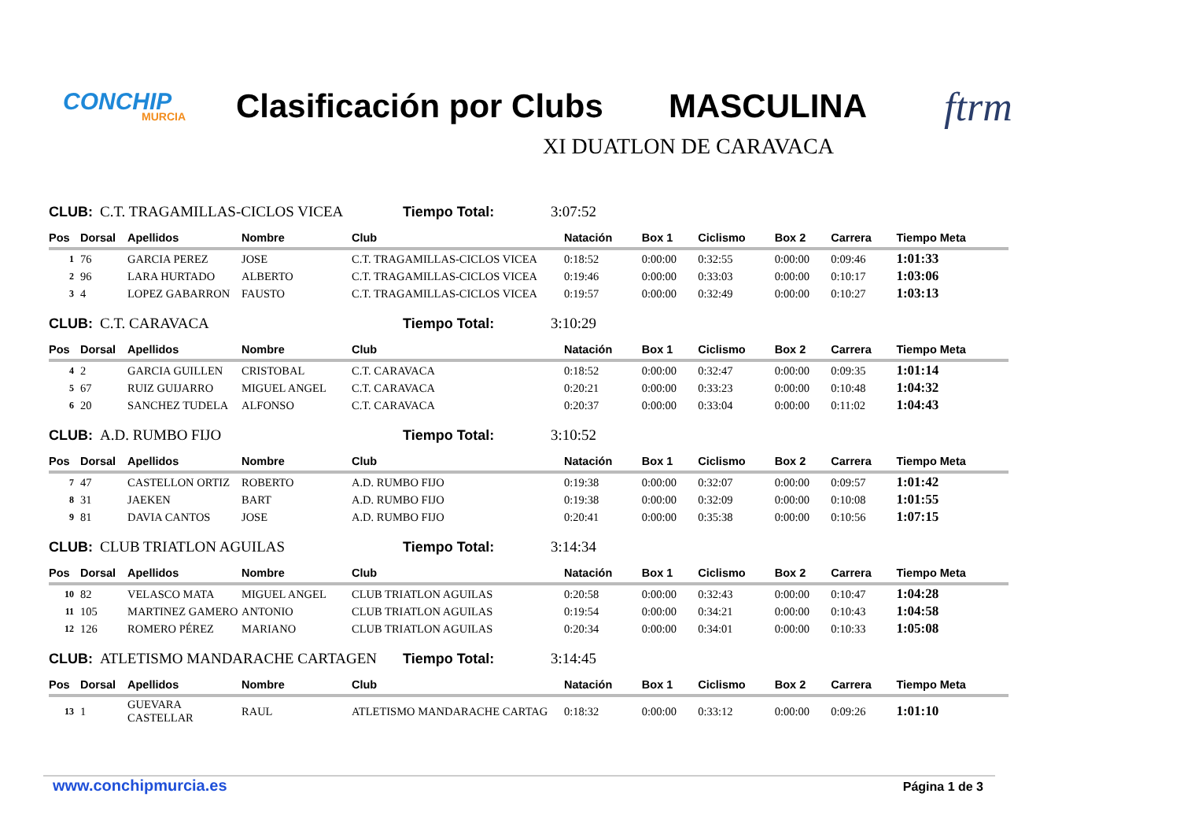CONCHIP
MURCIA
Clasificación por Clubs
MASCULINA
ftrm
XI DUATLON DE CARAVACA
CLUB: C.T. TRAGAMILLAS-CICLOS VICEA Tiempo Total: 3:07:52
| Pos | Dorsal | Apellidos | Nombre | Club | Natación | Box 1 | Ciclismo | Box 2 | Carrera | Tiempo Meta |
| --- | --- | --- | --- | --- | --- | --- | --- | --- | --- | --- |
| 1 | 76 | GARCIA PEREZ | JOSE | C.T. TRAGAMILLAS-CICLOS VICEA | 0:18:52 | 0:00:00 | 0:32:55 | 0:00:00 | 0:09:46 | 1:01:33 |
| 2 | 96 | LARA HURTADO | ALBERTO | C.T. TRAGAMILLAS-CICLOS VICEA | 0:19:46 | 0:00:00 | 0:33:03 | 0:00:00 | 0:10:17 | 1:03:06 |
| 3 | 4 | LOPEZ GABARRON | FAUSTO | C.T. TRAGAMILLAS-CICLOS VICEA | 0:19:57 | 0:00:00 | 0:32:49 | 0:00:00 | 0:10:27 | 1:03:13 |
CLUB: C.T. CARAVACA Tiempo Total: 3:10:29
| Pos | Dorsal | Apellidos | Nombre | Club | Natación | Box 1 | Ciclismo | Box 2 | Carrera | Tiempo Meta |
| --- | --- | --- | --- | --- | --- | --- | --- | --- | --- | --- |
| 4 | 2 | GARCIA GUILLEN | CRISTOBAL | C.T. CARAVACA | 0:18:52 | 0:00:00 | 0:32:47 | 0:00:00 | 0:09:35 | 1:01:14 |
| 5 | 67 | RUIZ GUIJARRO | MIGUEL ANGEL | C.T. CARAVACA | 0:20:21 | 0:00:00 | 0:33:23 | 0:00:00 | 0:10:48 | 1:04:32 |
| 6 | 20 | SANCHEZ TUDELA | ALFONSO | C.T. CARAVACA | 0:20:37 | 0:00:00 | 0:33:04 | 0:00:00 | 0:11:02 | 1:04:43 |
CLUB: A.D. RUMBO FIJO Tiempo Total: 3:10:52
| Pos | Dorsal | Apellidos | Nombre | Club | Natación | Box 1 | Ciclismo | Box 2 | Carrera | Tiempo Meta |
| --- | --- | --- | --- | --- | --- | --- | --- | --- | --- | --- |
| 7 | 47 | CASTELLON ORTIZ | ROBERTO | A.D. RUMBO FIJO | 0:19:38 | 0:00:00 | 0:32:07 | 0:00:00 | 0:09:57 | 1:01:42 |
| 8 | 31 | JAEKEN | BART | A.D. RUMBO FIJO | 0:19:38 | 0:00:00 | 0:32:09 | 0:00:00 | 0:10:08 | 1:01:55 |
| 9 | 81 | DAVIA CANTOS | JOSE | A.D. RUMBO FIJO | 0:20:41 | 0:00:00 | 0:35:38 | 0:00:00 | 0:10:56 | 1:07:15 |
CLUB: CLUB TRIATLON AGUILAS Tiempo Total: 3:14:34
| Pos | Dorsal | Apellidos | Nombre | Club | Natación | Box 1 | Ciclismo | Box 2 | Carrera | Tiempo Meta |
| --- | --- | --- | --- | --- | --- | --- | --- | --- | --- | --- |
| 10 | 82 | VELASCO MATA | MIGUEL ANGEL | CLUB TRIATLON AGUILAS | 0:20:58 | 0:00:00 | 0:32:43 | 0:00:00 | 0:10:47 | 1:04:28 |
| 11 | 105 | MARTINEZ GAMERO | ANTONIO | CLUB TRIATLON AGUILAS | 0:19:54 | 0:00:00 | 0:34:21 | 0:00:00 | 0:10:43 | 1:04:58 |
| 12 | 126 | ROMERO PÉREZ | MARIANO | CLUB TRIATLON AGUILAS | 0:20:34 | 0:00:00 | 0:34:01 | 0:00:00 | 0:10:33 | 1:05:08 |
CLUB: ATLETISMO MANDARACHE CARTAGEN Tiempo Total: 3:14:45
| Pos | Dorsal | Apellidos | Nombre | Club | Natación | Box 1 | Ciclismo | Box 2 | Carrera | Tiempo Meta |
| --- | --- | --- | --- | --- | --- | --- | --- | --- | --- | --- |
| 13 | 1 | GUEVARA CASTELLAR | RAUL | ATLETISMO MANDARACHE CARTAG | 0:18:32 | 0:00:00 | 0:33:12 | 0:00:00 | 0:09:26 | 1:01:10 |
www.conchipmurcia.es Página 1 de 3